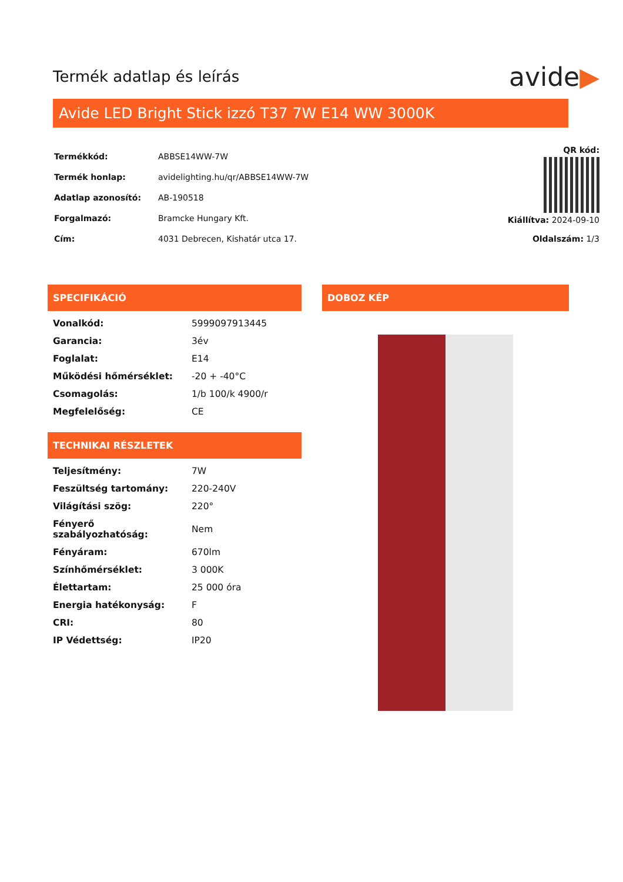Termék adatlap és leírás
avide▶
Avide LED Bright Stick izzó T37 7W E14 WW 3000K
| Termékkód: | ABBSE14WW-7W |
| Termék honlap: | avidelighting.hu/qr/ABBSE14WW-7W |
| Adatlap azonosító: | AB-190518 |
| Forgalmazó: | Bramcke Hungary Kft. |
| Cím: | 4031 Debrecen, Kishatár utca 17. |
QR kód:
Kiállítva: 2024-09-10
Oldalszám: 1/3
SPECIFIKÁCIÓ
| Vonalkód: | 5999097913445 |
| Garancia: | 3év |
| Foglalat: | E14 |
| Működési hőmérséklet: | -20 + -40°C |
| Csomagolás: | 1/b 100/k 4900/r |
| Megfelelőség: | CE |
TECHNIKAI RÉSZLETEK
| Teljesítmény: | 7W |
| Feszültség tartomány: | 220-240V |
| Világítási szög: | 220° |
| Fényerő szabályozhatóság: | Nem |
| Fényáram: | 670lm |
| Színhőmérséklet: | 3 000K |
| Élettartam: | 25 000 óra |
| Energia hatékonyság: | F |
| CRI: | 80 |
| IP Védettség: | IP20 |
DOBOZ KÉP